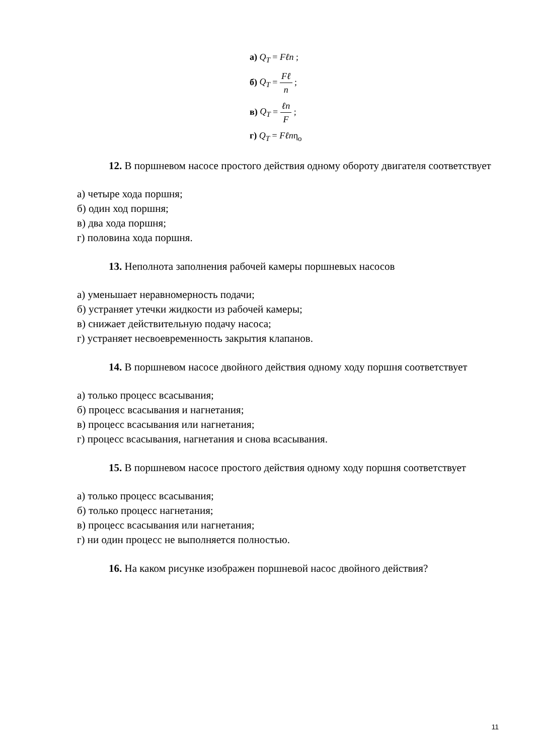а) Q<sub>T</sub> = Fℓn ;
б) Q<sub>T</sub> = Fℓ n ;
в) Q<sub>T</sub> = ℓn F ;
г) Q<sub>T</sub> = Fℓnη<sub>o</sub>
12. В поршневом насосе простого действия одному обороту двигателя соответствует
а) четыре хода поршня;
б) один ход поршня;
в) два хода поршня;
г) половина хода поршня.
13. Неполнота заполнения рабочей камеры поршневых насосов
а) уменьшает неравномерность подачи;
б) устраняет утечки жидкости из рабочей камеры;
в) снижает действительную подачу насоса;
г) устраняет несвоевременность закрытия клапанов.
14. В поршневом насосе двойного действия одному ходу поршня соответствует
а) только процесс всасывания;
б) процесс всасывания и нагнетания;
в) процесс всасывания или нагнетания;
г) процесс всасывания, нагнетания и снова всасывания.
15. В поршневом насосе простого действия одному ходу поршня соответствует
а) только процесс всасывания;
б) только процесс нагнетания;
в) процесс всасывания или нагнетания;
г) ни один процесс не выполняется полностью.
16. На каком рисунке изображен поршневой насос двойного действия?
11